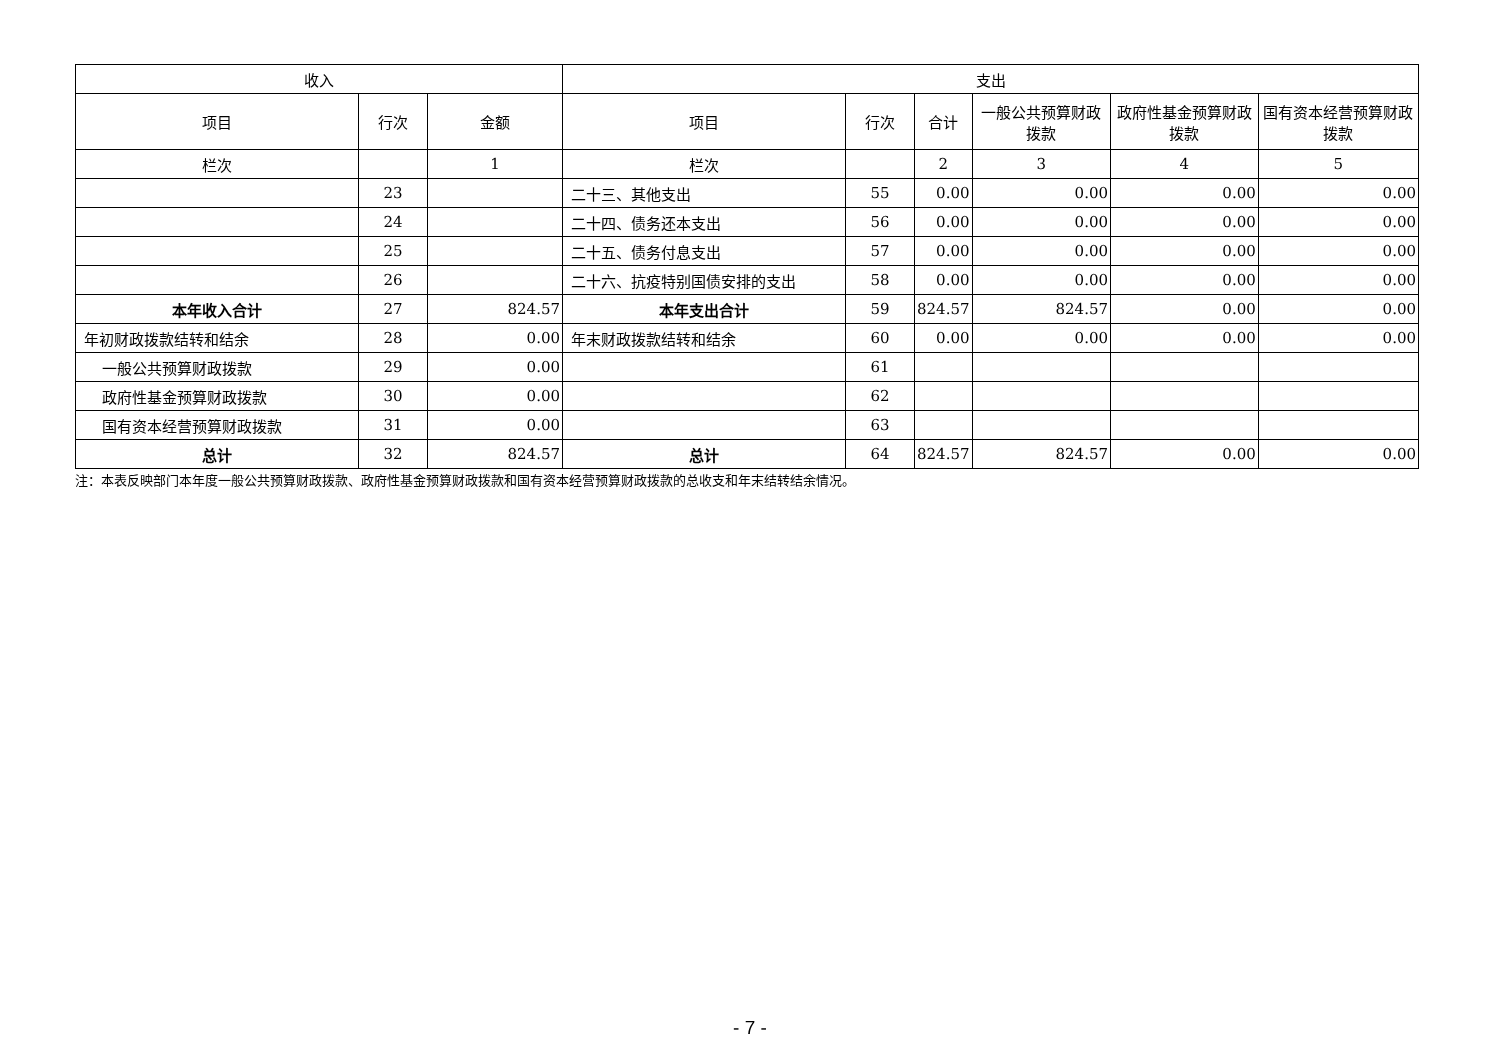| 收入 | | | 支出 | | | | | |
| --- | --- | --- | --- | --- | --- | --- | --- | --- |
| 项目 | 行次 | 金额 | 项目 | 行次 | 合计 | 一般公共预算财政拨款 | 政府性基金预算财政拨款 | 国有资本经营预算财政拨款 |
| 栏次 | | 1 | 栏次 | | 2 | 3 | 4 | 5 |
| | 23 | | 二十三、其他支出 | 55 | 0.00 | 0.00 | 0.00 | 0.00 |
| | 24 | | 二十四、债务还本支出 | 56 | 0.00 | 0.00 | 0.00 | 0.00 |
| | 25 | | 二十五、债务付息支出 | 57 | 0.00 | 0.00 | 0.00 | 0.00 |
| | 26 | | 二十六、抗疫特别国债安排的支出 | 58 | 0.00 | 0.00 | 0.00 | 0.00 |
| 本年收入合计 | 27 | 824.57 | 本年支出合计 | 59 | 824.57 | 824.57 | 0.00 | 0.00 |
| 年初财政拨款结转和结余 | 28 | 0.00 | 年末财政拨款结转和结余 | 60 | 0.00 | 0.00 | 0.00 | 0.00 |
| 一般公共预算财政拨款 | 29 | 0.00 | | 61 | | | | |
| 政府性基金预算财政拨款 | 30 | 0.00 | | 62 | | | | |
| 国有资本经营预算财政拨款 | 31 | 0.00 | | 63 | | | | |
| 总计 | 32 | 824.57 | 总计 | 64 | 824.57 | 824.57 | 0.00 | 0.00 |
注：本表反映部门本年度一般公共预算财政拨款、政府性基金预算财政拨款和国有资本经营预算财政拨款的总收支和年末结转结余情况。
- 7 -